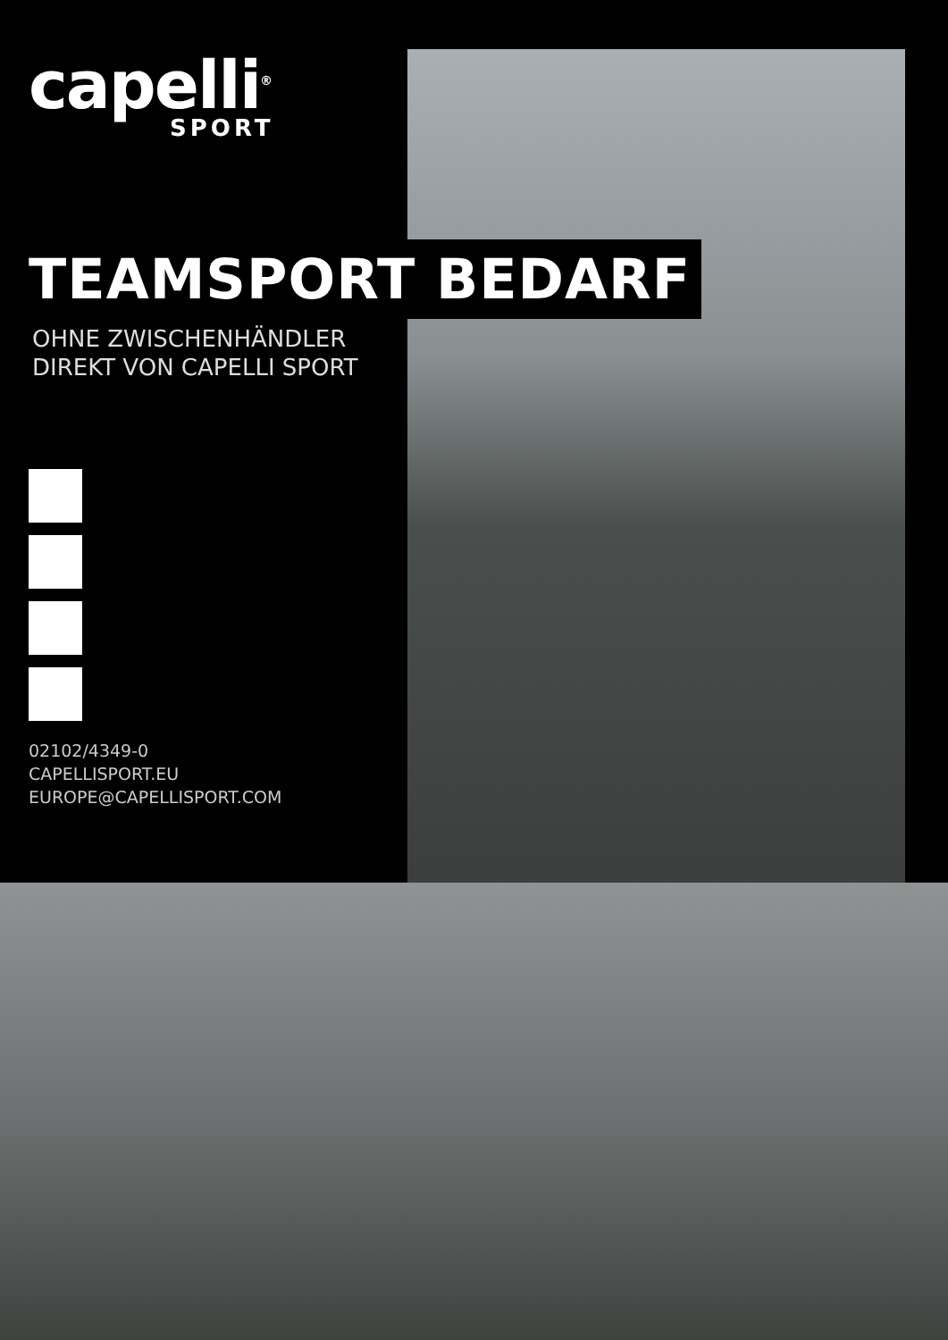capelli<sup>®</sup>
SPORT
TEAMSPORT BEDARF
OHNE ZWISCHENHÄNDLER
DIREKT VON CAPELLI SPORT
02102/4349-0
CAPELLISPORT.EU
EUROPE@CAPELLISPORT.COM